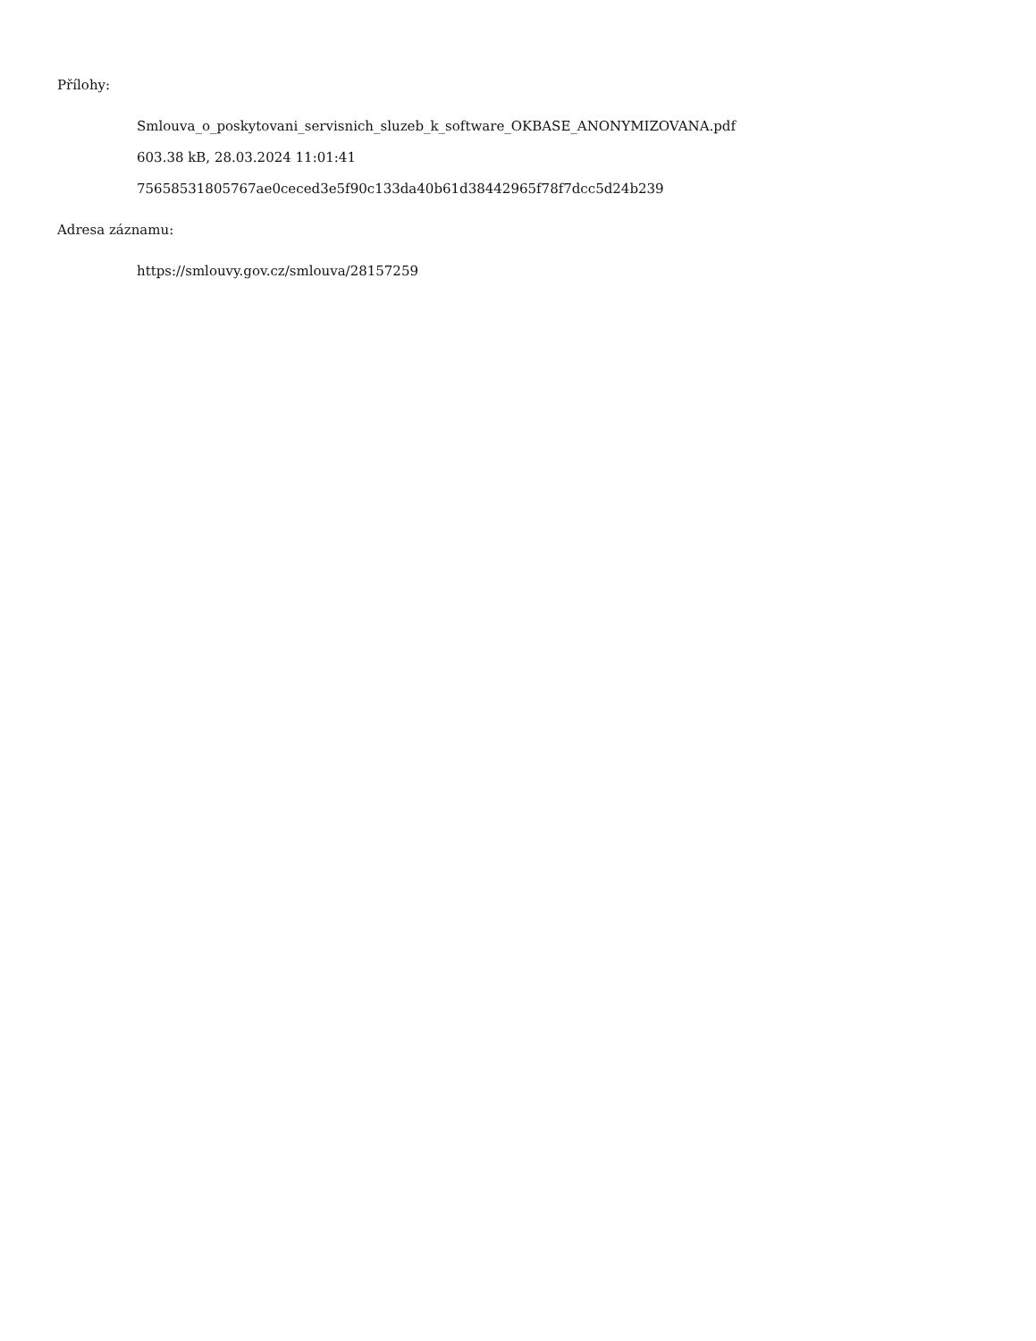Přílohy:
Smlouva_o_poskytovani_servisnich_sluzeb_k_software_OKBASE_ANONYMIZOVANA.pdf
603.38 kB, 28.03.2024 11:01:41
75658531805767ae0ceced3e5f90c133da40b61d38442965f78f7dcc5d24b239
Adresa záznamu:
https://smlouvy.gov.cz/smlouva/28157259